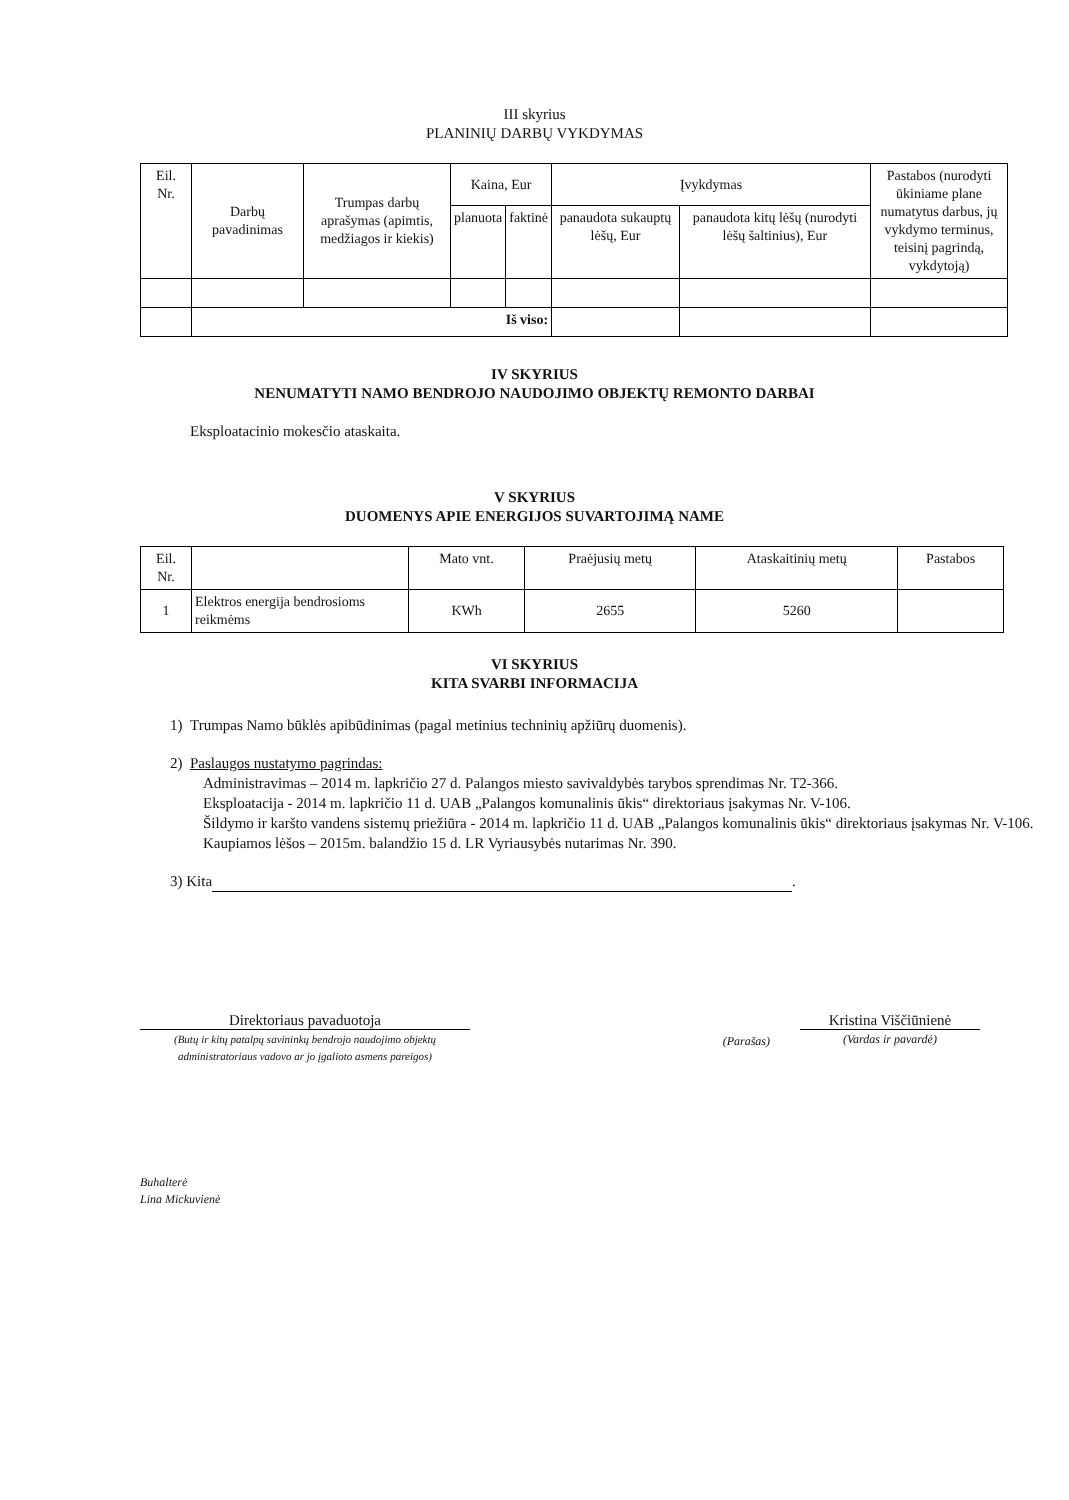III skyrius
PLANINIŲ DARBŲ VYKDYMAS
| Eil. Nr. | Darbų pavadinimas | Trumpas darbų aprašymas (apimtis, medžiagos ir kiekis) | Kaina, Eur | | Įvykdymas | | Pastabos (nurodyti ūkiniame plane numatytus darbus, jų vykdymo terminus, teisinį pagrindą, vykdytoją) |
| --- | --- | --- | --- | --- | --- | --- | --- |
| | | | planuota | faktinė | panaudota sukauptų lėšų, Eur | panaudota kitų lėšų (nurodyti lėšų šaltinius), Eur | |
| | Iš viso: | | | | | | |
IV SKYRIUS
NENUMATYTI NAMO BENDROJO NAUDOJIMO OBJEKTŲ REMONTO DARBAI
Eksploatacinio mokesčio ataskaita.
V SKYRIUS
DUOMENYS APIE ENERGIJOS SUVARTOJIMĄ NAME
| Eil. Nr. | | Mato vnt. | Praėjusių metų | Ataskaitinių metų | Pastabos |
| --- | --- | --- | --- | --- | --- |
| 1 | Elektros energija bendrosioms reikmėms | KWh | 2655 | 5260 | |
VI SKYRIUS
KITA SVARBI INFORMACIJA
1) Trumpas Namo būklės apibūdinimas (pagal metinius techninių apžiūrų duomenis).
2) Paslaugos nustatymo pagrindas:
Administravimas – 2014 m. lapkričio 27 d. Palangos miesto savivaldybės tarybos sprendimas Nr. T2-366.
Eksploatacija - 2014 m. lapkričio 11 d. UAB „Palangos komunalinis ūkis“ direktoriaus įsakymas Nr. V-106.
Šildymo ir karšto vandens sistemų priežiūra - 2014 m. lapkričio 11 d. UAB „Palangos komunalinis ūkis“ direktoriaus įsakymas Nr. V-106.
Kaupiamos lėšos – 2015m. balandžio 15 d. LR Vyriausybės nutarimas Nr. 390.
3) Kita .
Direktoriaus pavaduotoja
(Butų ir kitų patalpų savininkų bendrojo naudojimo objektų administratoriaus vadovo ar jo įgalioto asmens pareigos)
(Parašas)
Kristina Viščiūnienė
(Vardas ir pavardė)
Buhalterė
Lina Mickuvienė